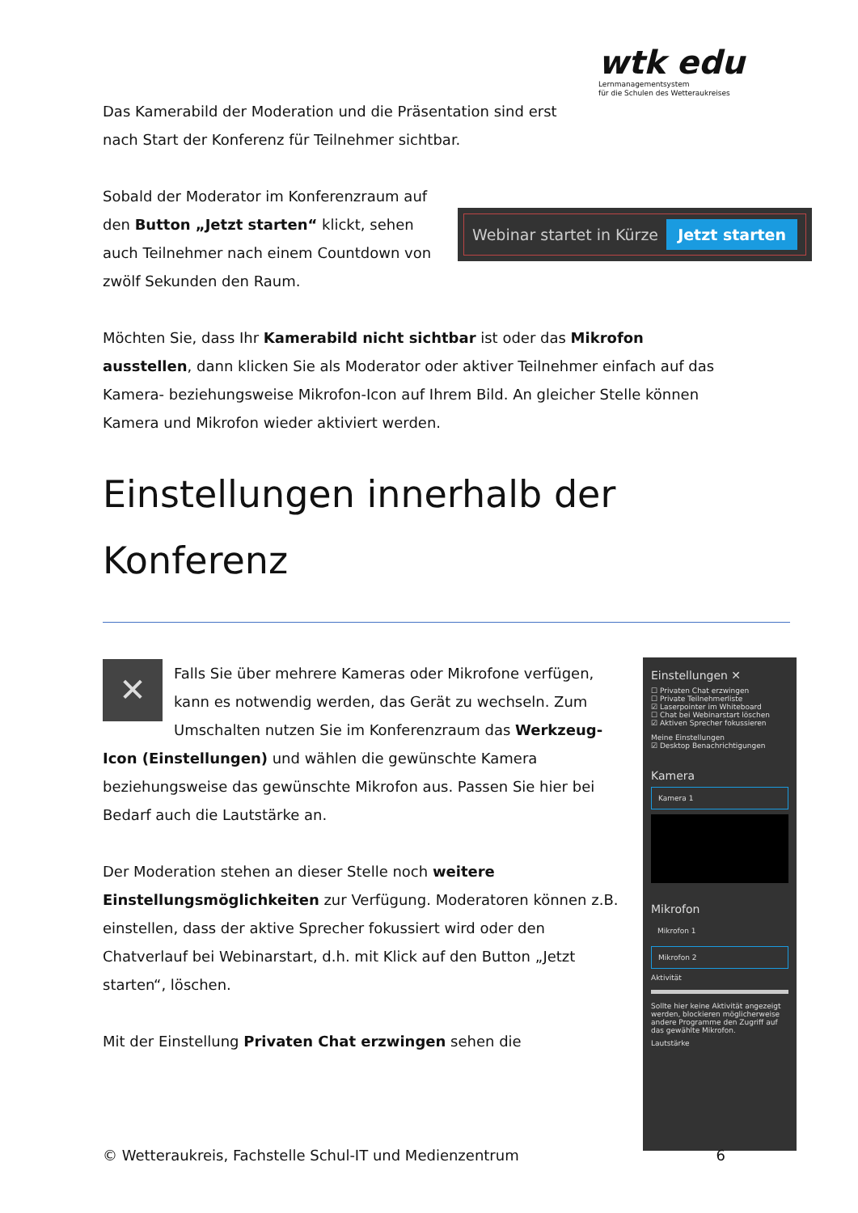wtk edu
Lernmanagementsystem
für die Schulen des Wetteraukreises
Das Kamerabild der Moderation und die Präsentation sind erst nach Start der Konferenz für Teilnehmer sichtbar.
Sobald der Moderator im Konferenzraum auf den Button „Jetzt starten“ klickt, sehen auch Teilnehmer nach einem Countdown von zwölf Sekunden den Raum.
Webinar startet in Kürze Jetzt starten
Möchten Sie, dass Ihr Kamerabild nicht sichtbar ist oder das Mikrofon ausstellen, dann klicken Sie als Moderator oder aktiver Teilnehmer einfach auf das Kamera- beziehungsweise Mikrofon-Icon auf Ihrem Bild. An gleicher Stelle können Kamera und Mikrofon wieder aktiviert werden.
Einstellungen innerhalb der Konferenz
✕
Falls Sie über mehrere Kameras oder Mikrofone verfügen, kann es notwendig werden, das Gerät zu wechseln. Zum Umschalten nutzen Sie im Konferenzraum das Werkzeug-Icon (Einstellungen) und wählen die gewünschte Kamera beziehungsweise das gewünschte Mikrofon aus. Passen Sie hier bei Bedarf auch die Lautstärke an.
Der Moderation stehen an dieser Stelle noch weitere Einstellungsmöglichkeiten zur Verfügung. Moderatoren können z.B. einstellen, dass der aktive Sprecher fokussiert wird oder den Chatverlauf bei Webinarstart, d.h. mit Klick auf den Button „Jetzt starten“, löschen.
Mit der Einstellung Privaten Chat erzwingen sehen die
Einstellungen ✕
☐ Privaten Chat erzwingen
☐ Private Teilnehmerliste
☑ Laserpointer im Whiteboard
☐ Chat bei Webinarstart löschen
☑ Aktiven Sprecher fokussieren
Meine Einstellungen
☑ Desktop Benachrichtigungen
Kamera
Kamera 1
Mikrofon
Mikrofon 1
Mikrofon 2
Aktivität
Sollte hier keine Aktivität angezeigt werden, blockieren möglicherweise andere Programme den Zugriff auf das gewählte Mikrofon.
Lautstärke
© Wetteraukreis, Fachstelle Schul-IT und Medienzentrum 6